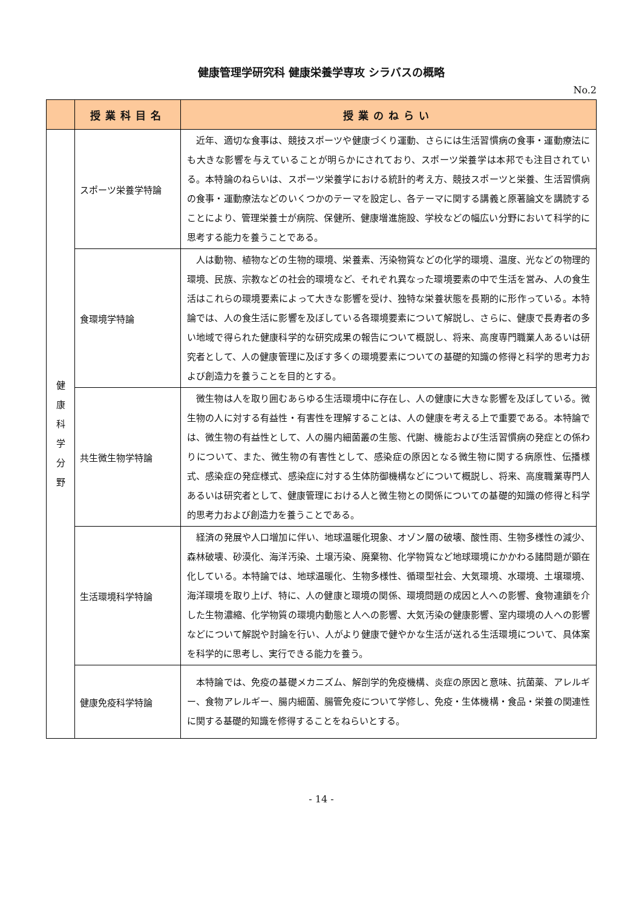健康管理学研究科 健康栄養学専攻 シラバスの概略
No.2
| | 授業科目名 | 授業のねらい |
| --- | --- | --- |
| 健 康 科 学 分 野 | スポーツ栄養学特論 | 近年、適切な食事は、競技スポーツや健康づくり運動、さらには生活習慣病の食事・運動療法にも大きな影響を与えていることが明らかにされており、スポーツ栄養学は本邦でも注目されている。本特論のねらいは、スポーツ栄養学における統計的考え方、競技スポーツと栄養、生活習慣病の食事・運動療法などのいくつかのテーマを設定し、各テーマに関する講義と原著論文を講読することにより、管理栄養士が病院、保健所、健康増進施設、学校などの幅広い分野において科学的に思考する能力を養うことである。 |
| | 食環境学特論 | 人は動物、植物などの生物的環境、栄養素、汚染物質などの化学的環境、温度、光などの物理的環境、民族、宗教などの社会的環境など、それぞれ異なった環境要素の中で生活を営み、人の食生活はこれらの環境要素によって大きな影響を受け、独特な栄養状態を長期的に形作っている。本特論では、人の食生活に影響を及ぼしている各環境要素について解説し、さらに、健康で長寿者の多い地域で得られた健康科学的な研究成果の報告について概説し、将来、高度専門職業人あるいは研究者として、人の健康管理に及ぼす多くの環境要素についての基礎的知識の修得と科学的思考力および創造力を養うことを目的とする。 |
| | 共生微生物学特論 | 微生物は人を取り囲むあらゆる生活環境中に存在し、人の健康に大きな影響を及ぼしている。微生物の人に対する有益性・有害性を理解することは、人の健康を考える上で重要である。本特論では、微生物の有益性として、人の腸内細菌叢の生態、代謝、機能および生活習慣病の発症との係わりについて、また、微生物の有害性として、感染症の原因となる微生物に関する病原性、伝播様式、感染症の発症様式、感染症に対する生体防御機構などについて概説し、将来、高度職業専門人あるいは研究者として、健康管理における人と微生物との関係についての基礎的知識の修得と科学的思考力および創造力を養うことである。 |
| | 生活環境科学特論 | 経済の発展や人口増加に伴い、地球温暖化現象、オゾン層の破壊、酸性雨、生物多様性の減少、森林破壊、砂漠化、海洋汚染、土壌汚染、廃棄物、化学物質など地球環境にかかわる諸問題が顕在化している。本特論では、地球温暖化、生物多様性、循環型社会、大気環境、水環境、土壌環境、海洋環境を取り上げ、特に、人の健康と環境の関係、環境問題の成因と人への影響、食物連鎖を介した生物濃縮、化学物質の環境内動態と人への影響、大気汚染の健康影響、室内環境の人への影響などについて解説や討論を行い、人がより健康で健やかな生活が送れる生活環境について、具体案を科学的に思考し、実行できる能力を養う。 |
| | 健康免疫科学特論 | 本特論では、免疫の基礎メカニズム、解剖学的免疫機構、炎症の原因と意味、抗菌薬、アレルギー、食物アレルギー、腸内細菌、腸管免疫について学修し、免疫・生体機構・食品・栄養の関連性に関する基礎的知識を修得することをねらいとする。 |
- 14 -